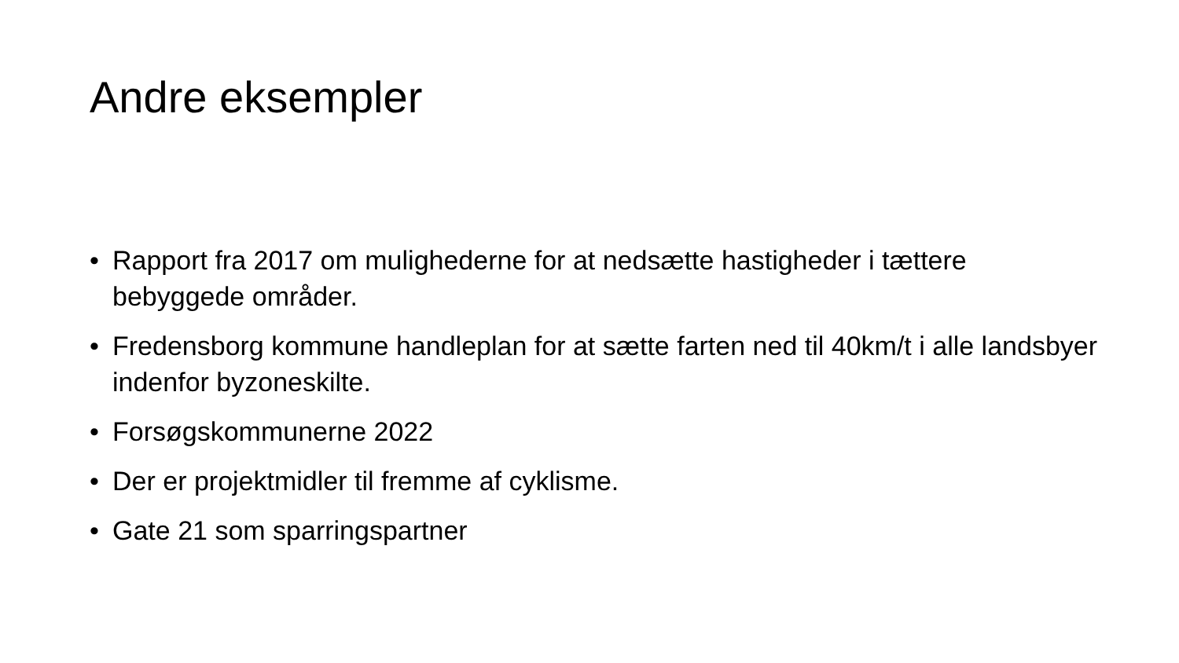Andre eksempler
• Rapport fra 2017 om mulighederne for at nedsætte hastigheder i tættere bebyggede områder.
• Fredensborg kommune handleplan for at sætte farten ned til 40km/t i alle landsbyer indenfor byzoneskilte.
• Forsøgskommunerne 2022
• Der er projektmidler til fremme af cyklisme.
• Gate 21 som sparringspartner